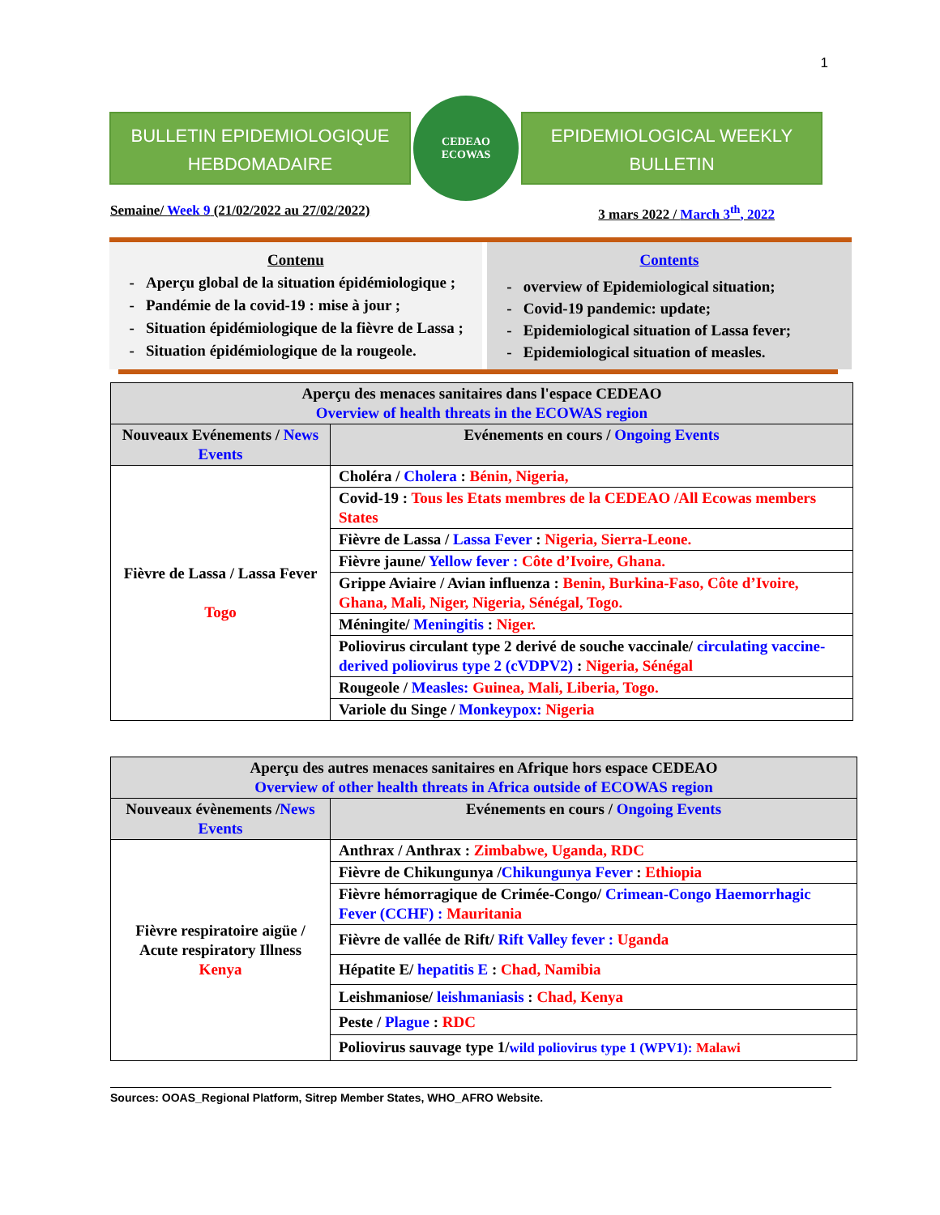1
BULLETIN EPIDEMIOLOGIQUE HEBDOMADAIRE
CEDEAO
ECOWAS
EPIDEMIOLOGICAL WEEKLY BULLETIN
Semaine/ Week 9 (21/02/2022 au 27/02/2022) 3 mars 2022 / March 3<sup>th</sup>, 2022
Contenu
Aperçu global de la situation épidémiologique ;
Pandémie de la covid-19 : mise à jour ;
Situation épidémiologique de la fièvre de Lassa ;
Situation épidémiologique de la rougeole.
Contents
overview of Epidemiological situation;
Covid-19 pandemic: update;
Epidemiological situation of Lassa fever;
Epidemiological situation of measles.
| Aperçu des menaces sanitaires dans l'espace CEDEAO Overview of health threats in the ECOWAS region | |
| --- | --- |
| Nouveaux Evénements / News Events | Evénements en cours / Ongoing Events |
| Fièvre de Lassa / Lassa Fever Togo | Choléra / Cholera : Bénin, Nigeria, |
| | Covid-19 : Tous les Etats membres de la CEDEAO /All Ecowas members States |
| | Fièvre de Lassa / Lassa Fever : Nigeria, Sierra-Leone. |
| | Fièvre jaune/ Yellow fever : Côte d’Ivoire, Ghana. |
| | Grippe Aviaire / Avian influenza : Benin, Burkina-Faso, Côte d’Ivoire, Ghana, Mali, Niger, Nigeria, Sénégal, Togo. |
| | Méningite/ Meningitis : Niger. |
| | Poliovirus circulant type 2 derivé de souche vaccinale/ circulating vaccine-derived poliovirus type 2 (cVDPV2) : Nigeria, Sénégal |
| | Rougeole / Measles: Guinea, Mali, Liberia, Togo. |
| | Variole du Singe / Monkeypox: Nigeria |
| Aperçu des autres menaces sanitaires en Afrique hors espace CEDEAO Overview of other health threats in Africa outside of ECOWAS region | |
| --- | --- |
| Nouveaux évènements / News Events | Evénements en cours / Ongoing Events |
| Fièvre respiratoire aigüe / Acute respiratory Illness Kenya | Anthrax / Anthrax : Zimbabwe, Uganda, RDC |
| | Fièvre de Chikungunya / Chikungunya Fever : Ethiopia |
| | Fièvre hémorragique de Crimée-Congo/ Crimean-Congo Haemorrhagic Fever (CCHF) : Mauritania |
| | Fièvre de vallée de Rift/ Rift Valley fever : Uganda |
| | Hépatite E/ hepatitis E : Chad, Namibia |
| | Leishmaniose/ leishmaniasis : Chad, Kenya |
| | Peste / Plague : RDC |
| | Poliovirus sauvage type 1/ wild poliovirus type 1 (WPV1): Malawi |
Sources: OOAS_Regional Platform, Sitrep Member States, WHO_AFRO Website.